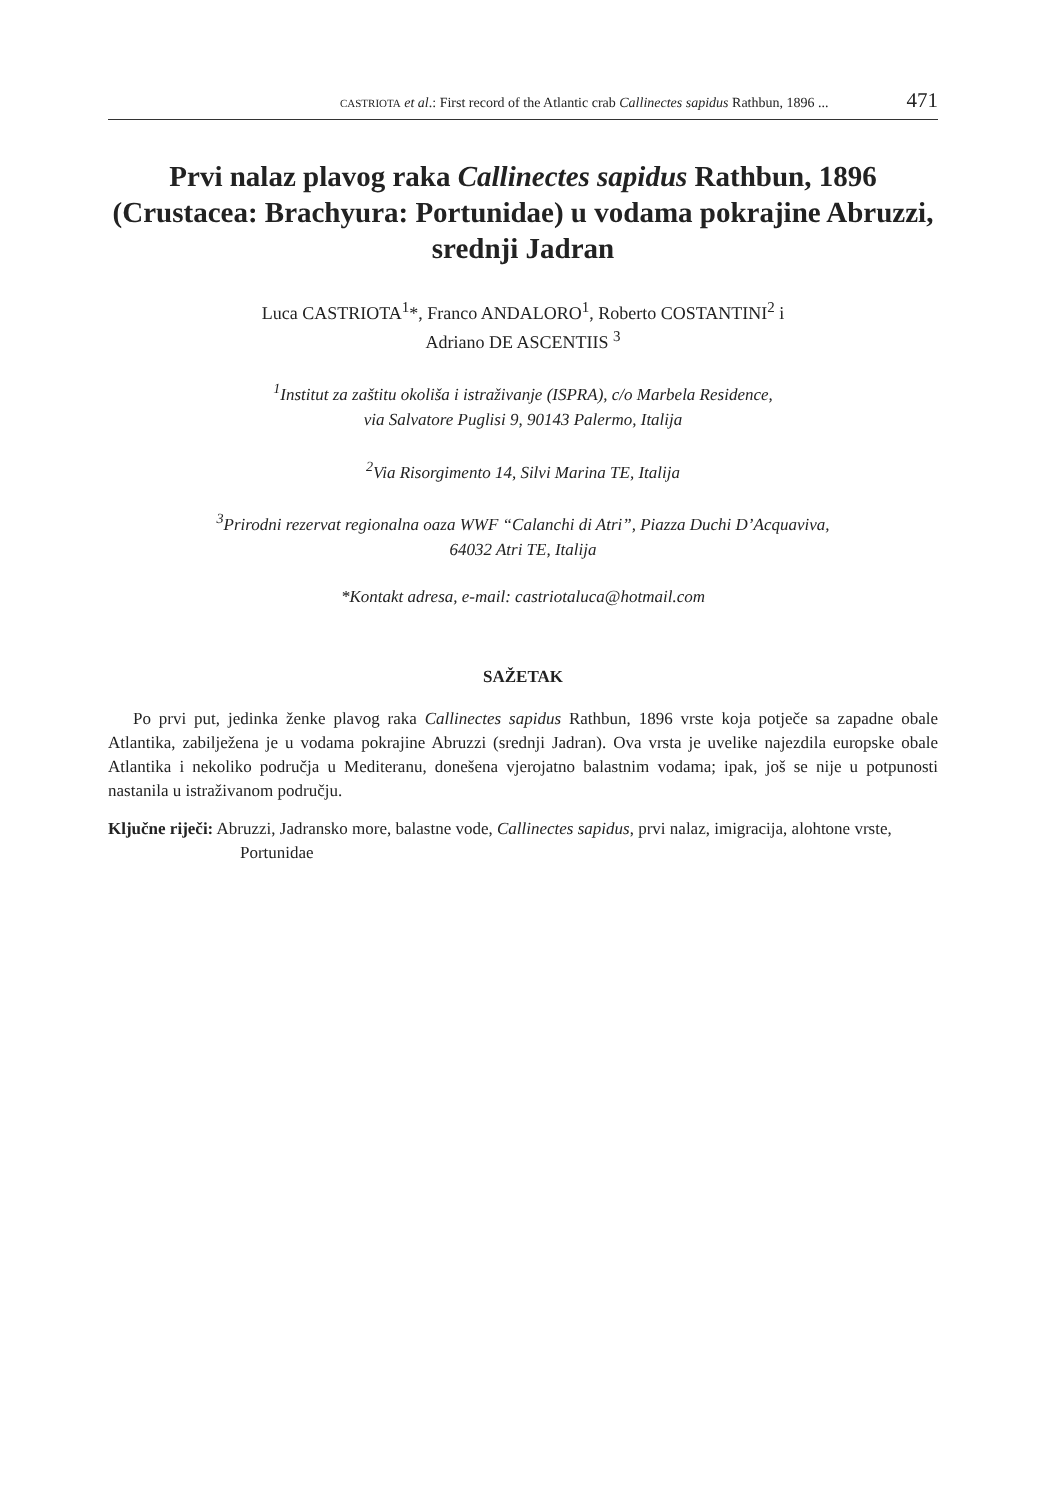CASTRIOTA et al.: First record of the Atlantic crab Callinectes sapidus Rathbun, 1896 ... 471
Prvi nalaz plavog raka Callinectes sapidus Rathbun, 1896 (Crustacea: Brachyura: Portunidae) u vodama pokrajine Abruzzi, srednji Jadran
Luca CASTRIOTA<sup>1</sup>*, Franco ANDALORO<sup>1</sup>, Roberto COSTANTINI<sup>2</sup> i
Adriano DE ASCENTIIS <sup>3</sup>
<sup>1</sup> Institut za zaštitu okoliša i istraživanje (ISPRA), c/o Marbela Residence,
via Salvatore Puglisi 9, 90143 Palermo, Italija
<sup>2</sup> Via Risorgimento 14, Silvi Marina TE, Italija
<sup>3</sup> Prirodni rezervat regionalna oaza WWF “Calanchi di Atri”, Piazza Duchi D’Acquaviva,
64032 Atri TE, Italija
*Kontakt adresa, e-mail: castriotaluca@hotmail.com
SAŽETAK
Po prvi put, jedinka ženke plavog raka Callinectes sapidus Rathbun, 1896 vrste koja potječe sa zapadne obale Atlantika, zabilježena je u vodama pokrajine Abruzzi (srednji Jadran). Ova vrsta je uvelike najezdila europske obale Atlantika i nekoliko područja u Mediteranu, donešena vjerojatno balastnim vodama; ipak, još se nije u potpunosti nastanila u istraživanom području.
Ključne riječi: Abruzzi, Jadransko more, balastne vode, Callinectes sapidus, prvi nalaz, imigracija, alohtone vrste, Portunidae